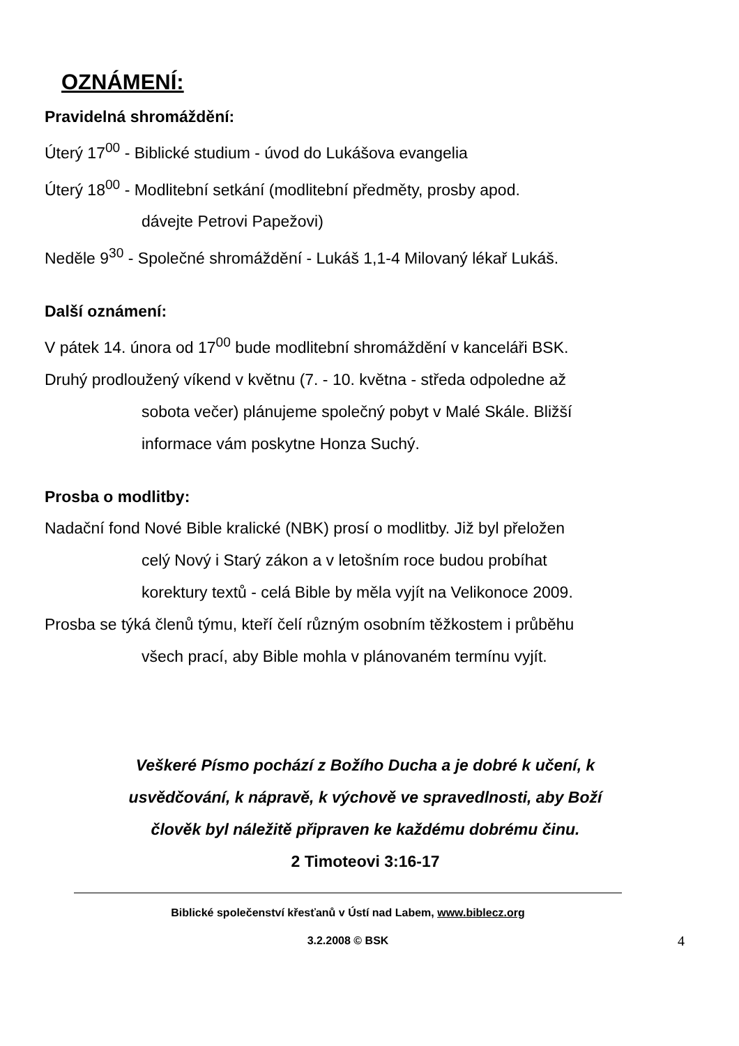OZNÁMENÍ:
Pravidelná shromáždění:
Úterý 17<sup>00</sup> - Biblické studium - úvod do Lukášova evangelia
Úterý 18<sup>00</sup> - Modlitební setkání (modlitební předměty, prosby apod.
dávejte Petrovi Papežovi)
Neděle 9<sup>30</sup> - Společné shromáždění - Lukáš 1,1-4 Milovaný lékař Lukáš.
Další oznámení:
V pátek 14. února od 17<sup>00</sup> bude modlitební shromáždění v kanceláři BSK.
Druhý prodloužený víkend v květnu (7. - 10. května - středa odpoledne až
sobota večer) plánujeme společný pobyt v Malé Skále. Bližší
informace vám poskytne Honza Suchý.
Prosba o modlitby:
Nadační fond Nové Bible kralické (NBK) prosí o modlitby. Již byl přeložen
celý Nový i Starý zákon a v letošním roce budou probíhat
korektury textů - celá Bible by měla vyjít na Velikonoce 2009.
Prosba se týká členů týmu, kteří čelí různým osobním těžkostem i průběhu
všech prací, aby Bible mohla v plánovaném termínu vyjít.
Veškeré Písmo pochází z Božího Ducha a je dobré k učení, k
usvědčování, k nápravě, k výchově ve spravedlnosti, aby Boží
člověk byl náležitě připraven ke každému dobrému činu.
2 Timoteovi 3:16-17
Biblické společenství křesťanů v Ústí nad Labem, www.biblecz.org
3.2.2008 © BSK 4